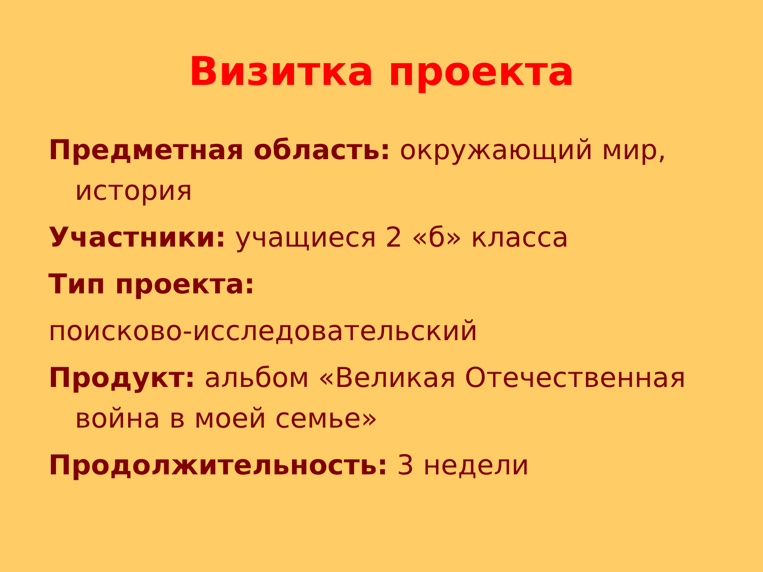Визитка проекта
Предметная область: окружающий мир, история
Участники: учащиеся 2 «б» класса
Тип проекта:
поисково-исследовательский
Продукт: альбом «Великая Отечественная война в моей семье»
Продолжительность: 3 недели